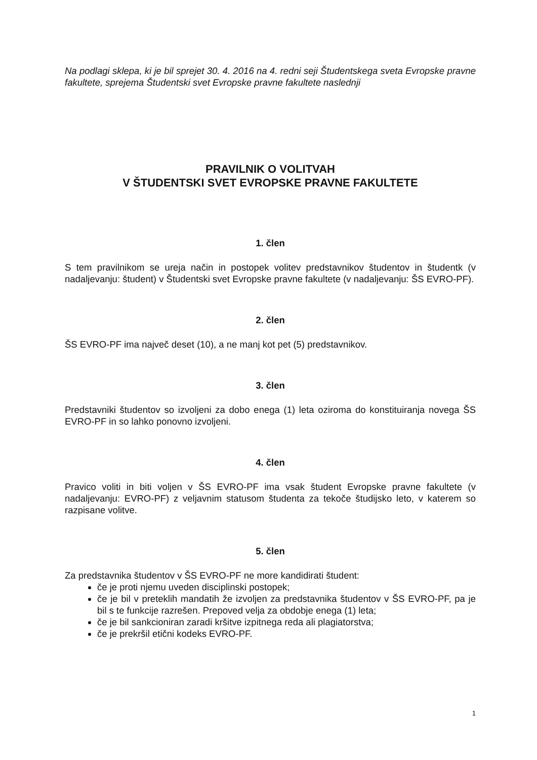Na podlagi sklepa, ki je bil sprejet 30. 4. 2016 na 4. redni seji Študentskega sveta Evropske pravne fakultete, sprejema Študentski svet Evropske pravne fakultete naslednji
PRAVILNIK O VOLITVAH
V ŠTUDENTSKI SVET EVROPSKE PRAVNE FAKULTETE
1. člen
S tem pravilnikom se ureja način in postopek volitev predstavnikov študentov in študentk (v nadaljevanju: študent) v Študentski svet Evropske pravne fakultete (v nadaljevanju: ŠS EVRO-PF).
2. člen
ŠS EVRO-PF ima največ deset (10), a ne manj kot pet (5) predstavnikov.
3. člen
Predstavniki študentov so izvoljeni za dobo enega (1) leta oziroma do konstituiranja novega ŠS EVRO-PF in so lahko ponovno izvoljeni.
4. člen
Pravico voliti in biti voljen v ŠS EVRO-PF ima vsak študent Evropske pravne fakultete (v nadaljevanju: EVRO-PF) z veljavnim statusom študenta za tekoče študijsko leto, v katerem so razpisane volitve.
5. člen
Za predstavnika študentov v ŠS EVRO-PF ne more kandidirati študent:
če je proti njemu uveden disciplinski postopek;
če je bil v preteklih mandatih že izvoljen za predstavnika študentov v ŠS EVRO-PF, pa je bil s te funkcije razrešen. Prepoved velja za obdobje enega (1) leta;
če je bil sankcioniran zaradi kršitve izpitnega reda ali plagiatorstva;
če je prekršil etični kodeks EVRO-PF.
1